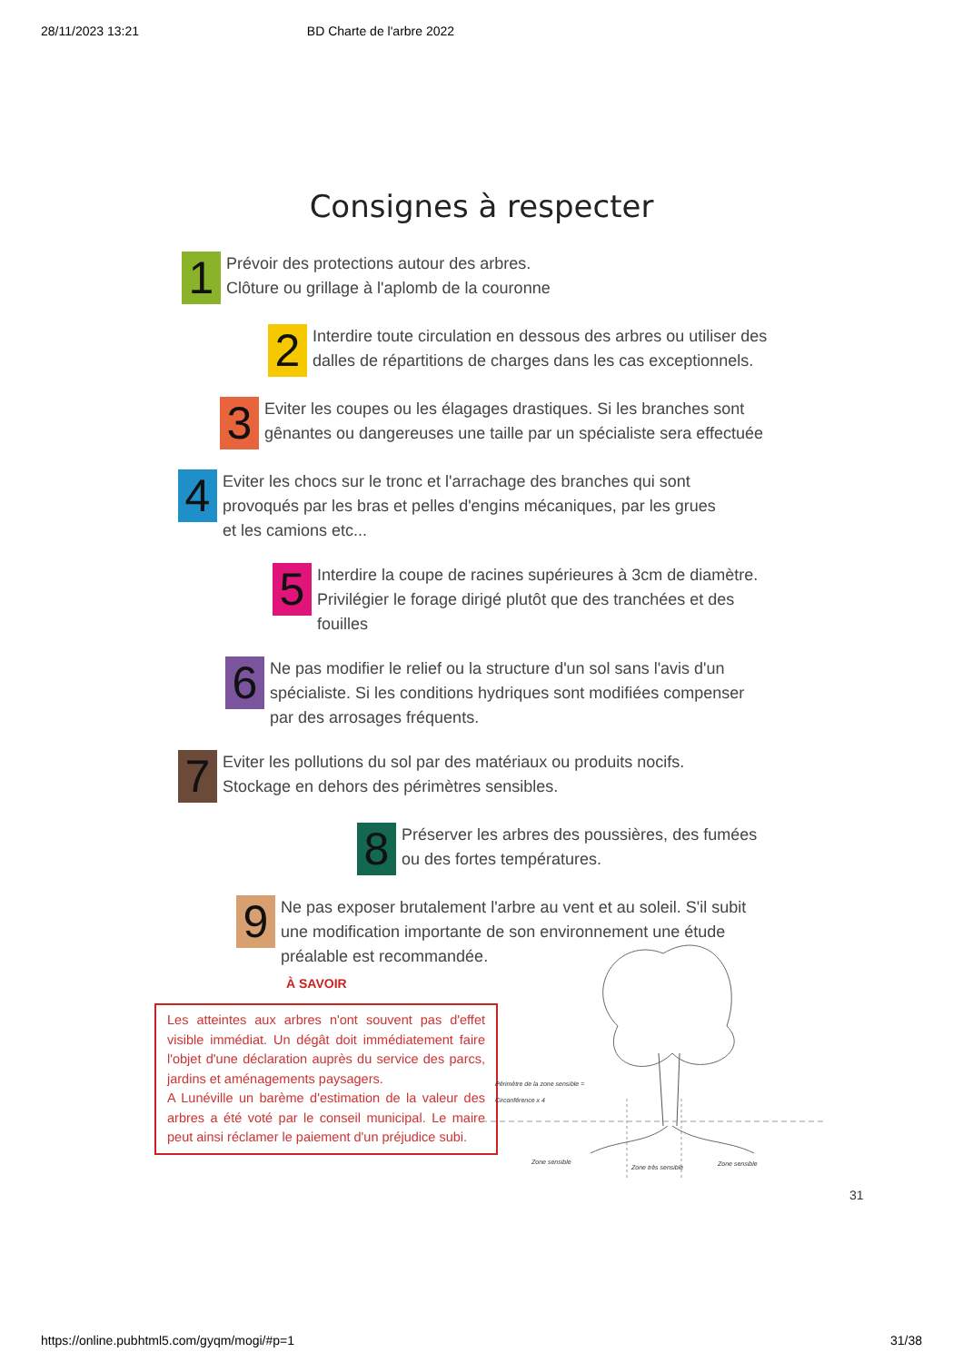28/11/2023 13:21 BD Charte de l'arbre 2022
Consignes à respecter
1
Prévoir des protections autour des arbres.
Clôture ou grillage à l'aplomb de la couronne
2
Interdire toute circulation en dessous des arbres ou utiliser des
dalles de répartitions de charges dans les cas exceptionnels.
3
Eviter les coupes ou les élagages drastiques. Si les branches sont
gênantes ou dangereuses une taille par un spécialiste sera effectuée
4
Eviter les chocs sur le tronc et l'arrachage des branches qui sont
provoqués par les bras et pelles d'engins mécaniques, par les grues
et les camions etc...
5
Interdire la coupe de racines supérieures à 3cm de diamètre.
Privilégier le forage dirigé plutôt que des tranchées et des
fouilles
6
Ne pas modifier le relief ou la structure d'un sol sans l'avis d'un
spécialiste. Si les conditions hydriques sont modifiées compenser
par des arrosages fréquents.
7
Eviter les pollutions du sol par des matériaux ou produits nocifs.
Stockage en dehors des périmètres sensibles.
8
Préserver les arbres des poussières, des fumées
ou des fortes températures.
9
Ne pas exposer brutalement l'arbre au vent et au soleil. S'il subit
une modification importante de son environnement une étude
préalable est recommandée.
À SAVOIR
Les atteintes aux arbres n'ont souvent pas d'effet visible immédiat. Un dégât doit immédiatement faire l'objet d'une déclaration auprès du service des parcs, jardins et aménagements paysagers.
A Lunéville un barème d'estimation de la valeur des arbres a été voté par le conseil municipal. Le maire peut ainsi réclamer le paiement d'un préjudice subi.
Périmètre de la zone sensible =
Circonférence x 4
Zone sensible
Zone très sensible Zone sensible
31
https://online.pubhtml5.com/gyqm/mogi/#p=1 31/38